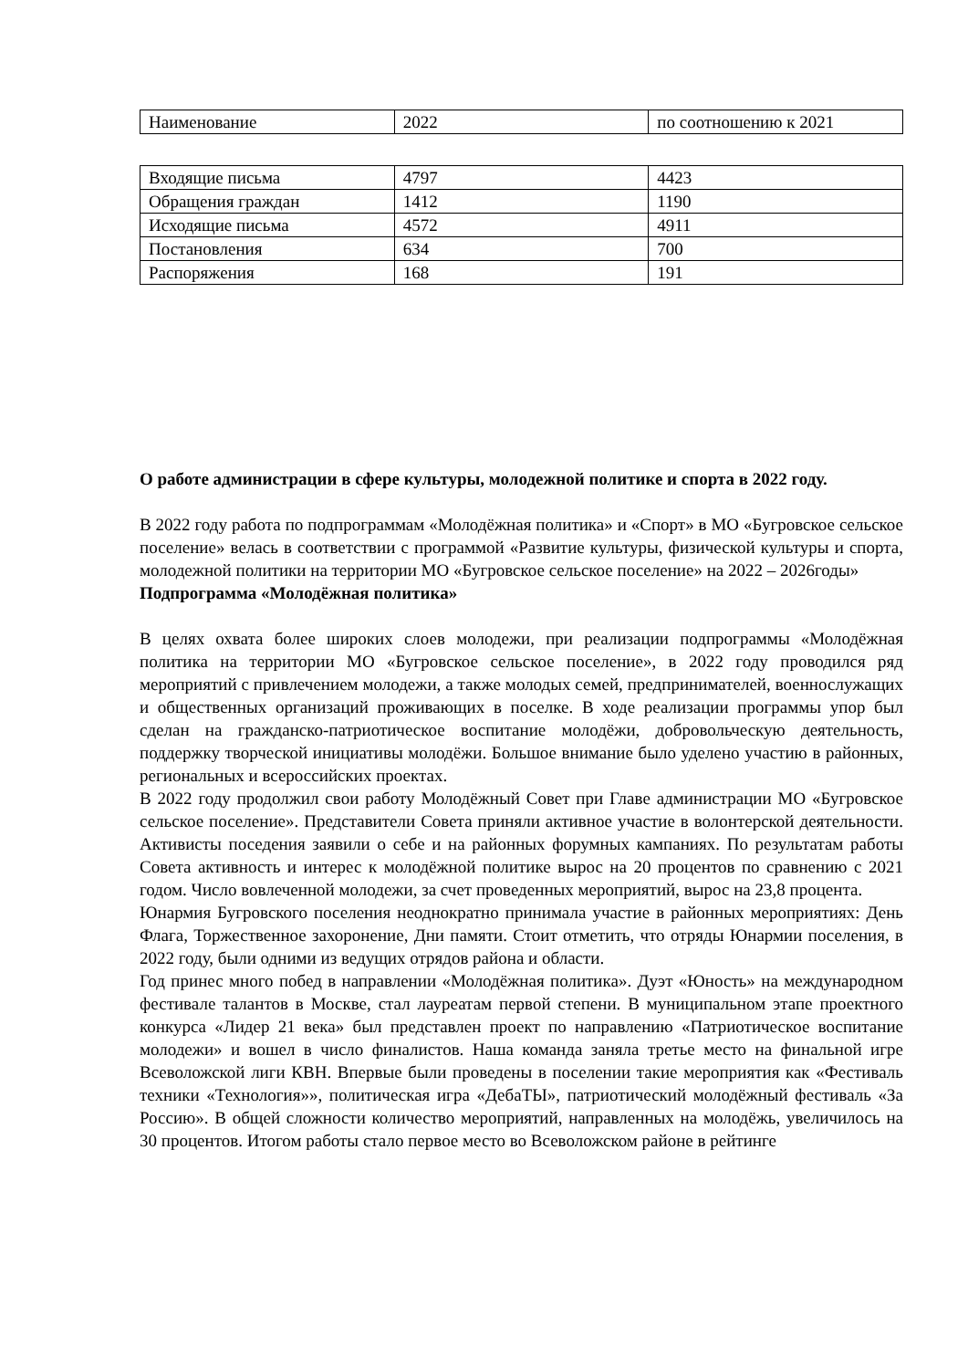| Наименование | 2022 | по соотношению к 2021 |
| Входящие письма | 4797 | 4423 |
| Обращения граждан | 1412 | 1190 |
| Исходящие письма | 4572 | 4911 |
| Постановления | 634 | 700 |
| Распоряжения | 168 | 191 |
О работе администрации в сфере культуры, молодежной политике и спорта в 2022 году.
В 2022 году работа по подпрограммам «Молодёжная политика» и «Спорт» в МО «Бугровское сельское поселение» велась в соответствии с программой «Развитие культуры, физической культуры и спорта, молодежной политики на территории МО «Бугровское сельское поселение» на 2022 – 2026годы»
Подпрограмма «Молодёжная политика»
В целях охвата более широких слоев молодежи, при реализации подпрограммы «Молодёжная политика на территории МО «Бугровское сельское поселение», в 2022 году проводился ряд мероприятий с привлечением молодежи, а также молодых семей, предпринимателей, военнослужащих и общественных организаций проживающих в поселке. В ходе реализации программы упор был сделан на гражданско-патриотическое воспитание молодёжи, добровольческую деятельность, поддержку творческой инициативы молодёжи. Большое внимание было уделено участию в районных, региональных и всероссийских проектах.
В 2022 году продолжил свои работу Молодёжный Совет при Главе администрации МО «Бугровское сельское поселение». Представители Совета приняли активное участие в волонтерской деятельности. Активисты поседения заявили о себе и на районных форумных кампаниях. По результатам работы Совета активность и интерес к молодёжной политике вырос на 20 процентов по сравнению с 2021 годом. Число вовлеченной молодежи, за счет проведенных мероприятий, вырос на 23,8 процента.
Юнармия Бугровского поселения неоднократно принимала участие в районных мероприятиях: День Флага, Торжественное захоронение, Дни памяти. Стоит отметить, что отряды Юнармии поселения, в 2022 году, были одними из ведущих отрядов района и области.
Год принес много побед в направлении «Молодёжная политика». Дуэт «Юность» на международном фестивале талантов в Москве, стал лауреатам первой степени. В муниципальном этапе проектного конкурса «Лидер 21 века» был представлен проект по направлению «Патриотическое воспитание молодежи» и вошел в число финалистов. Наша команда заняла третье место на финальной игре Всеволожской лиги КВН. Впервые были проведены в поселении такие мероприятия как «Фестиваль техники «Технология»», политическая игра «ДебаТЫ», патриотический молодёжный фестиваль «За Россию». В общей сложности количество мероприятий, направленных на молодёжь, увеличилось на 30 процентов. Итогом работы стало первое место во Всеволожском районе в рейтинге